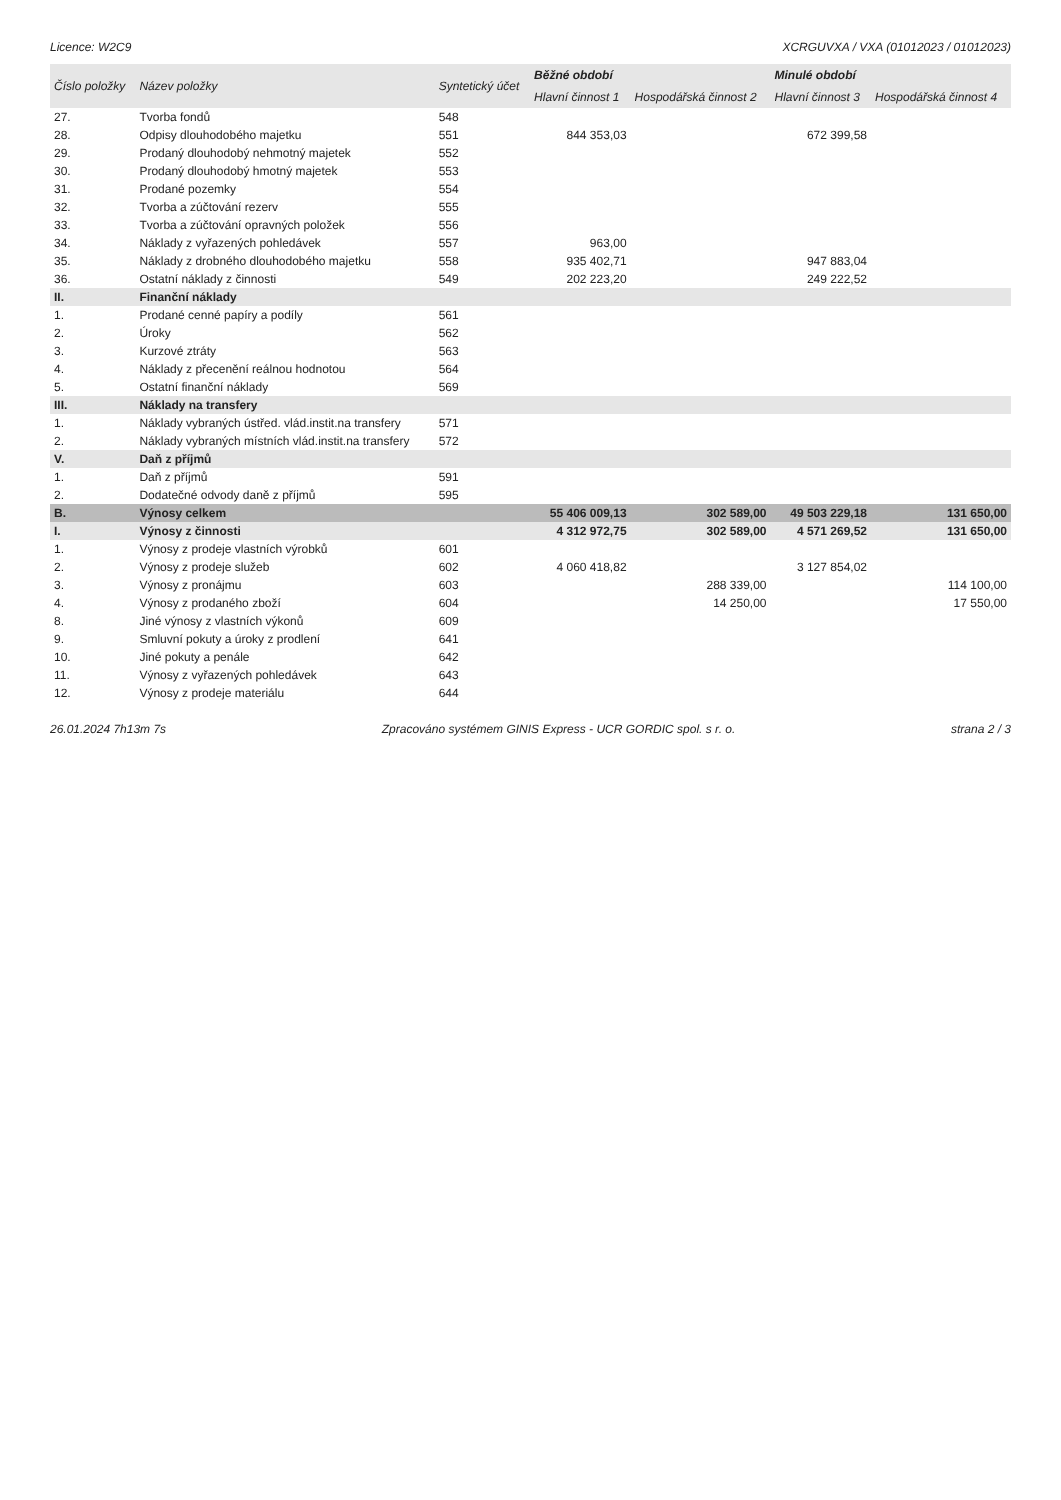Licence: W2C9 XCRGUVXA / VXA (01012023 / 01012023)
| Číslo položky | Název položky | Syntetický účet | Běžné období | | Minulé období | |
| --- | --- | --- | --- | --- | --- | --- |
| | | | Hlavní činnost 1 | Hospodářská činnost 2 | Hlavní činnost 3 | Hospodářská činnost 4 |
| 27. | Tvorba fondů | 548 | | | | |
| 28. | Odpisy dlouhodobého majetku | 551 | 844 353,03 | | 672 399,58 | |
| 29. | Prodaný dlouhodobý nehmotný majetek | 552 | | | | |
| 30. | Prodaný dlouhodobý hmotný majetek | 553 | | | | |
| 31. | Prodané pozemky | 554 | | | | |
| 32. | Tvorba a zúčtování rezerv | 555 | | | | |
| 33. | Tvorba a zúčtování opravných položek | 556 | | | | |
| 34. | Náklady z vyřazených pohledávek | 557 | 963,00 | | | |
| 35. | Náklady z drobného dlouhodobého majetku | 558 | 935 402,71 | | 947 883,04 | |
| 36. | Ostatní náklady z činnosti | 549 | 202 223,20 | | 249 222,52 | |
| II. | Finanční náklady | | | | | |
| 1. | Prodané cenné papíry a podíly | 561 | | | | |
| 2. | Úroky | 562 | | | | |
| 3. | Kurzové ztráty | 563 | | | | |
| 4. | Náklady z přecenění reálnou hodnotou | 564 | | | | |
| 5. | Ostatní finanční náklady | 569 | | | | |
| III. | Náklady na transfery | | | | | |
| 1. | Náklady vybraných ústřed. vlád.instit.na transfery | 571 | | | | |
| 2. | Náklady vybraných místních vlád.instit.na transfery | 572 | | | | |
| V. | Daň z příjmů | | | | | |
| 1. | Daň z příjmů | 591 | | | | |
| 2. | Dodatečné odvody daně z příjmů | 595 | | | | |
| B. | Výnosy celkem | | 55 406 009,13 | 302 589,00 | 49 503 229,18 | 131 650,00 |
| I. | Výnosy z činnosti | | 4 312 972,75 | 302 589,00 | 4 571 269,52 | 131 650,00 |
| 1. | Výnosy z prodeje vlastních výrobků | 601 | | | | |
| 2. | Výnosy z prodeje služeb | 602 | 4 060 418,82 | | 3 127 854,02 | |
| 3. | Výnosy z pronájmu | 603 | | 288 339,00 | | 114 100,00 |
| 4. | Výnosy z prodaného zboží | 604 | | 14 250,00 | | 17 550,00 |
| 8. | Jiné výnosy z vlastních výkonů | 609 | | | | |
| 9. | Smluvní pokuty a úroky z prodlení | 641 | | | | |
| 10. | Jiné pokuty a penále | 642 | | | | |
| 11. | Výnosy z vyřazených pohledávek | 643 | | | | |
| 12. | Výnosy z prodeje materiálu | 644 | | | | |
26.01.2024 7h13m 7s Zpracováno systémem GINIS Express - UCR GORDIC spol. s r. o. strana 2 / 3